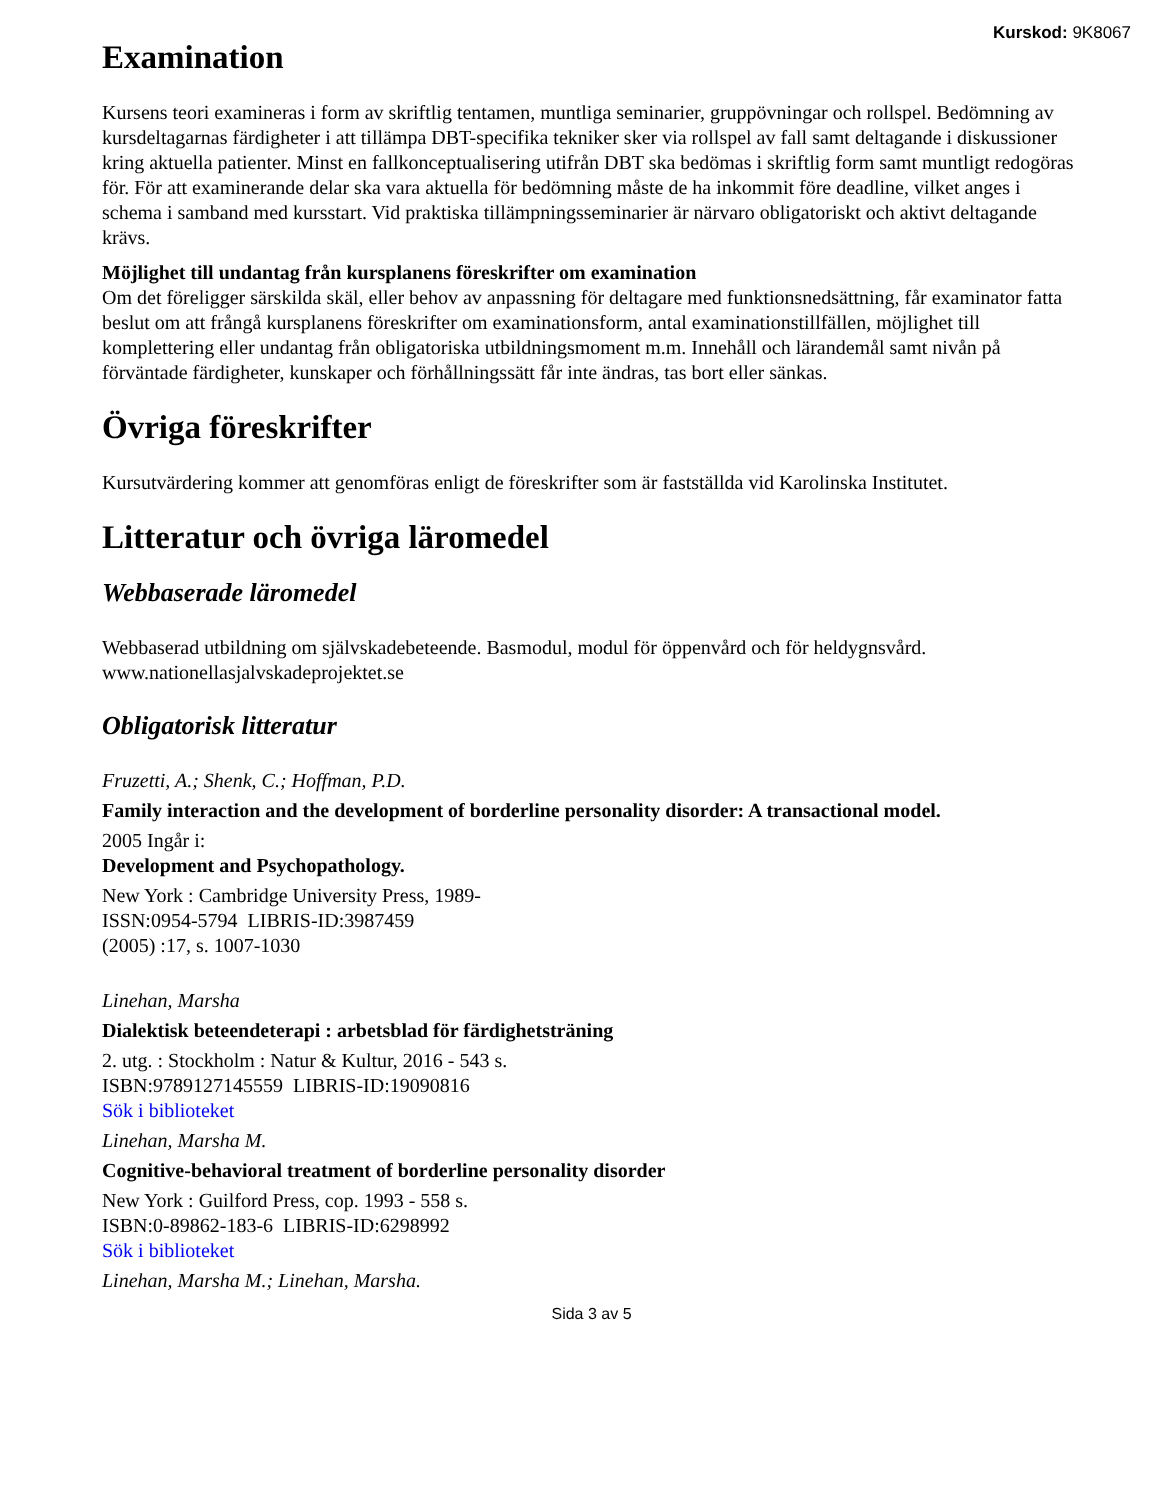Kurskod: 9K8067
Examination
Kursens teori examineras i form av skriftlig tentamen, muntliga seminarier, gruppövningar och rollspel. Bedömning av kursdeltagarnas färdigheter i att tillämpa DBT-specifika tekniker sker via rollspel av fall samt deltagande i diskussioner kring aktuella patienter. Minst en fallkonceptualisering utifrån DBT ska bedömas i skriftlig form samt muntligt redogöras för. För att examinerande delar ska vara aktuella för bedömning måste de ha inkommit före deadline, vilket anges i schema i samband med kursstart. Vid praktiska tillämpningsseminarier är närvaro obligatoriskt och aktivt deltagande krävs.
Möjlighet till undantag från kursplanens föreskrifter om examination
Om det föreligger särskilda skäl, eller behov av anpassning för deltagare med funktionsnedsättning, får examinator fatta beslut om att frångå kursplanens föreskrifter om examinationsform, antal examinationstillfällen, möjlighet till komplettering eller undantag från obligatoriska utbildningsmoment m.m. Innehåll och lärandemål samt nivån på förväntade färdigheter, kunskaper och förhållningssätt får inte ändras, tas bort eller sänkas.
Övriga föreskrifter
Kursutvärdering kommer att genomföras enligt de föreskrifter som är fastställda vid Karolinska Institutet.
Litteratur och övriga läromedel
Webbaserade läromedel
Webbaserad utbildning om självskadebeteende. Basmodul, modul för öppenvård och för heldygnsvård. www.nationellasjalvskadeprojektet.se
Obligatorisk litteratur
Fruzetti, A.; Shenk, C.; Hoffman, P.D.
Family interaction and the development of borderline personality disorder: A transactional model.
2005 Ingår i:
Development and Psychopathology.
New York : Cambridge University Press, 1989-
ISSN:0954-5794 LIBRIS-ID:3987459
(2005) :17, s. 1007-1030
Linehan, Marsha
Dialektisk beteendeterapi : arbetsblad för färdighetsträning
2. utg. : Stockholm : Natur & Kultur, 2016 - 543 s.
ISBN:9789127145559 LIBRIS-ID:19090816
Sök i biblioteket
Linehan, Marsha M.
Cognitive-behavioral treatment of borderline personality disorder
New York : Guilford Press, cop. 1993 - 558 s.
ISBN:0-89862-183-6 LIBRIS-ID:6298992
Sök i biblioteket
Linehan, Marsha M.; Linehan, Marsha.
Sida 3 av 5